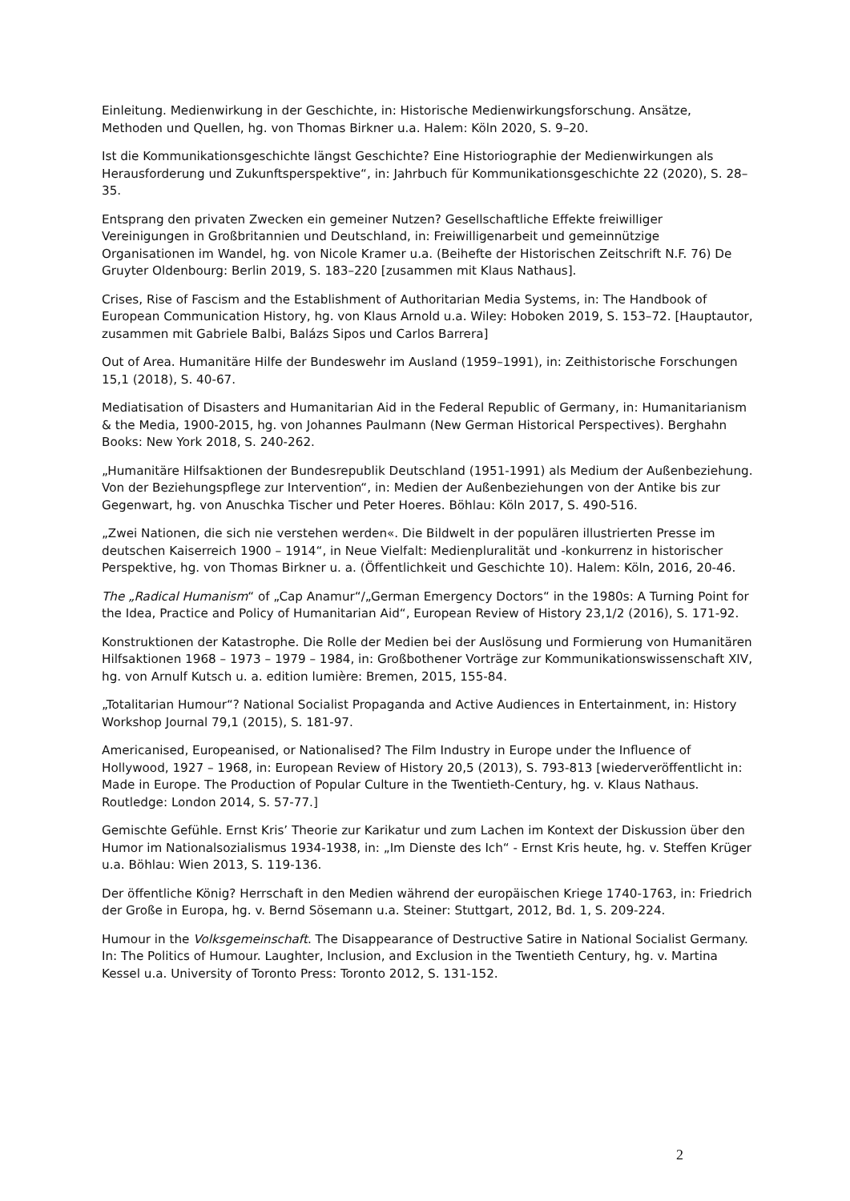Einleitung. Medienwirkung in der Geschichte, in: Historische Medienwirkungsforschung. Ansätze, Methoden und Quellen, hg. von Thomas Birkner u.a. Halem: Köln 2020, S. 9–20.
Ist die Kommunikationsgeschichte längst Geschichte? Eine Historiographie der Medienwirkungen als Herausforderung und Zukunftsperspektive“, in: Jahrbuch für Kommunikationsgeschichte 22 (2020), S. 28–35.
Entsprang den privaten Zwecken ein gemeiner Nutzen? Gesellschaftliche Effekte freiwilliger Vereinigungen in Großbritannien und Deutschland, in: Freiwilligenarbeit und gemeinnützige Organisationen im Wandel, hg. von Nicole Kramer u.a. (Beihefte der Historischen Zeitschrift N.F. 76) De Gruyter Oldenbourg: Berlin 2019, S. 183–220 [zusammen mit Klaus Nathaus].
Crises, Rise of Fascism and the Establishment of Authoritarian Media Systems, in: The Handbook of European Communication History, hg. von Klaus Arnold u.a. Wiley: Hoboken 2019, S. 153–72. [Hauptautor, zusammen mit Gabriele Balbi, Balázs Sipos und Carlos Barrera]
Out of Area. Humanitäre Hilfe der Bundeswehr im Ausland (1959–1991), in: Zeithistorische Forschungen 15,1 (2018), S. 40-67.
Mediatisation of Disasters and Humanitarian Aid in the Federal Republic of Germany, in: Humanitarianism & the Media, 1900-2015, hg. von Johannes Paulmann (New German Historical Perspectives). Berghahn Books: New York 2018, S. 240-262.
„Humanitäre Hilfsaktionen der Bundesrepublik Deutschland (1951-1991) als Medium der Außenbeziehung. Von der Beziehungspflege zur Intervention“, in: Medien der Außenbeziehungen von der Antike bis zur Gegenwart, hg. von Anuschka Tischer und Peter Hoeres. Böhlau: Köln 2017, S. 490-516.
„Zwei Nationen, die sich nie verstehen werden«. Die Bildwelt in der populären illustrierten Presse im deutschen Kaiserreich 1900 – 1914“, in Neue Vielfalt: Medienpluralität und -konkurrenz in historischer Perspektive, hg. von Thomas Birkner u. a. (Öffentlichkeit und Geschichte 10). Halem: Köln, 2016, 20-46.
The „Radical Humanism“ of „Cap Anamur“/„German Emergency Doctors“ in the 1980s: A Turning Point for the Idea, Practice and Policy of Humanitarian Aid“, European Review of History 23,1/2 (2016), S. 171-92.
Konstruktionen der Katastrophe. Die Rolle der Medien bei der Auslösung und Formierung von Humanitären Hilfsaktionen 1968 – 1973 – 1979 – 1984, in: Großbothener Vorträge zur Kommunikationswissenschaft XIV, hg. von Arnulf Kutsch u. a. edition lumière: Bremen, 2015, 155-84.
„Totalitarian Humour“? National Socialist Propaganda and Active Audiences in Entertainment, in: History Workshop Journal 79,1 (2015), S. 181-97.
Americanised, Europeanised, or Nationalised? The Film Industry in Europe under the Influence of Hollywood, 1927 – 1968, in: European Review of History 20,5 (2013), S. 793-813 [wiederveröffentlicht in: Made in Europe. The Production of Popular Culture in the Twentieth-Century, hg. v. Klaus Nathaus. Routledge: London 2014, S. 57-77.]
Gemischte Gefühle. Ernst Kris’ Theorie zur Karikatur und zum Lachen im Kontext der Diskussion über den Humor im Nationalsozialismus 1934-1938, in: „Im Dienste des Ich“ - Ernst Kris heute, hg. v. Steffen Krüger u.a. Böhlau: Wien 2013, S. 119-136.
Der öffentliche König? Herrschaft in den Medien während der europäischen Kriege 1740-1763, in: Friedrich der Große in Europa, hg. v. Bernd Sösemann u.a. Steiner: Stuttgart, 2012, Bd. 1, S. 209-224.
Humour in the Volksgemeinschaft. The Disappearance of Destructive Satire in National Socialist Germany. In: The Politics of Humour. Laughter, Inclusion, and Exclusion in the Twentieth Century, hg. v. Martina Kessel u.a. University of Toronto Press: Toronto 2012, S. 131-152.
2